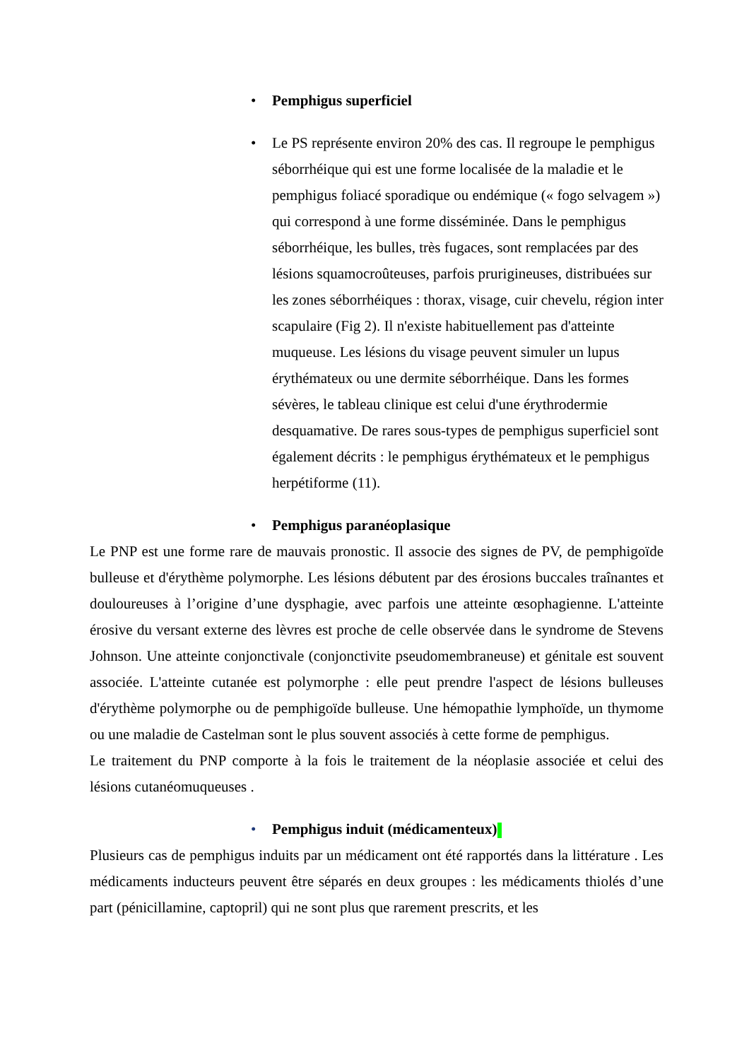• Pemphigus superficiel
• Le PS représente environ 20% des cas. Il regroupe le pemphigus séborrhéique qui est une forme localisée de la maladie et le pemphigus foliacé sporadique ou endémique (« fogo selvagem ») qui correspond à une forme disséminée. Dans le pemphigus séborrhéique, les bulles, très fugaces, sont remplacées par des lésions squamocroûteuses, parfois prurigineuses, distribuées sur les zones séborrhéiques : thorax, visage, cuir chevelu, région inter scapulaire (Fig 2). Il n'existe habituellement pas d'atteinte muqueuse. Les lésions du visage peuvent simuler un lupus érythémateux ou une dermite séborrhéique. Dans les formes sévères, le tableau clinique est celui d'une érythrodermie desquamative. De rares sous-types de pemphigus superficiel sont également décrits : le pemphigus érythémateux et le pemphigus herpétiforme (11).
• Pemphigus paranéoplasique
Le PNP est une forme rare de mauvais pronostic. Il associe des signes de PV, de pemphigoïde bulleuse et d'érythème polymorphe. Les lésions débutent par des érosions buccales traînantes et douloureuses à l’origine d’une dysphagie, avec parfois une atteinte œsophagienne. L'atteinte érosive du versant externe des lèvres est proche de celle observée dans le syndrome de Stevens Johnson. Une atteinte conjonctivale (conjonctivite pseudomembraneuse) et génitale est souvent associée. L'atteinte cutanée est polymorphe : elle peut prendre l'aspect de lésions bulleuses d'érythème polymorphe ou de pemphigoïde bulleuse. Une hémopathie lymphoïde, un thymome ou une maladie de Castelman sont le plus souvent associés à cette forme de pemphigus.
Le traitement du PNP comporte à la fois le traitement de la néoplasie associée et celui des lésions cutanéomuqueuses .
• Pemphigus induit (médicamenteux)
Plusieurs cas de pemphigus induits par un médicament ont été rapportés dans la littérature . Les médicaments inducteurs peuvent être séparés en deux groupes : les médicaments thiolés d’une part (pénicillamine, captopril) qui ne sont plus que rarement prescrits, et les